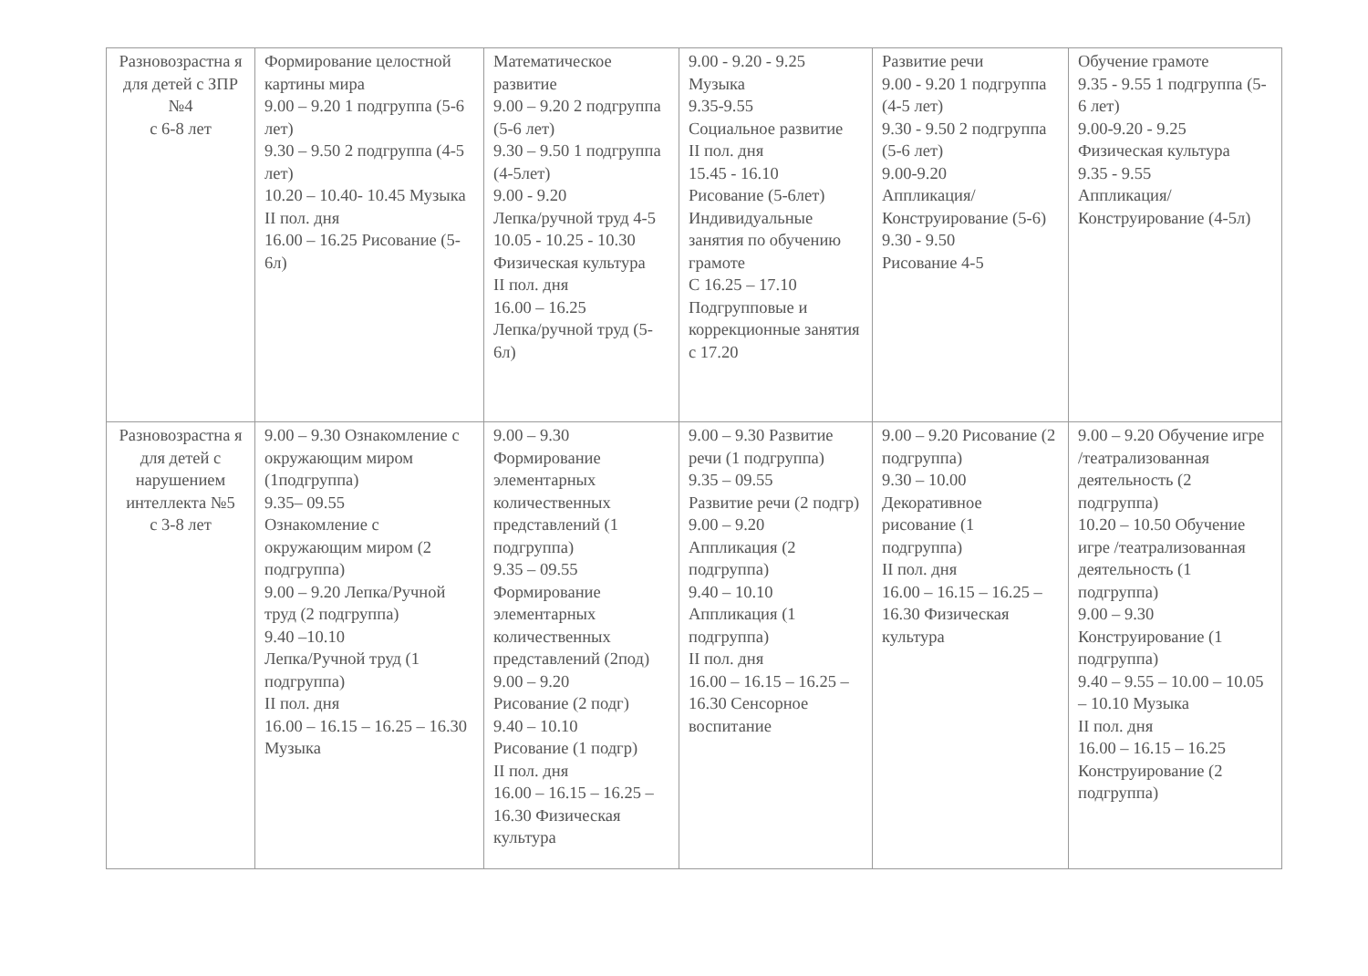| Разновозрастна я для детей с ЗПР №4 с 6-8 лет | Формирование целостной картины мира 9.00 – 9.20 1 подгруппа (5-6 лет) 9.30 – 9.50 2 подгруппа (4-5 лет) 10.20 – 10.40- 10.45 Музыка II пол. дня 16.00 – 16.25 Рисование (5-6л) | Математическое развитие 9.00 – 9.20 2 подгруппа (5-6 лет) 9.30 – 9.50 1 подгруппа (4-5лет) 9.00 - 9.20 Лепка/ручной труд 4-5 10.05 - 10.25 - 10.30 Физическая культура II пол. дня 16.00 – 16.25 Лепка/ручной труд (5-6л) | 9.00 - 9.20 - 9.25 Музыка 9.35-9.55 Социальное развитие II пол. дня 15.45 - 16.10 Рисование (5-6лет) Индивидуальные занятия по обучению грамоте С 16.25 – 17.10 Подгрупповые и коррекционные занятия с 17.20 | Развитие речи 9.00 - 9.20 1 подгруппа (4-5 лет) 9.30 - 9.50 2 подгруппа (5-6 лет) 9.00-9.20 Аппликация/Конструирование (5-6) 9.30 - 9.50 Рисование 4-5 | Обучение грамоте 9.35 - 9.55 1 подгруппа (5-6 лет) 9.00-9.20 - 9.25 Физическая культура 9.35 - 9.55 Аппликация/Конструирование (4-5л) |
| Разновозрастна я для детей с нарушением интеллекта №5 с 3-8 лет | 9.00 – 9.30 Ознакомление с окружающим миром (1подгруппа) 9.35– 09.55 Ознакомление с окружающим миром (2 подгруппа) 9.00 – 9.20 Лепка/Ручной труд (2 подгруппа) 9.40 –10.10 Лепка/Ручной труд (1 подгруппа) II пол. дня 16.00 – 16.15 – 16.25 – 16.30 Музыка | 9.00 – 9.30 Формирование элементарных количественных представлений (1 подгруппа) 9.35 – 09.55 Формирование элементарных количественных представлений (2под) 9.00 – 9.20 Рисование (2 подг) 9.40 – 10.10 Рисование (1 подгр) II пол. дня 16.00 – 16.15 – 16.25 – 16.30 Физическая культура | 9.00 – 9.30 Развитие речи (1 подгруппа) 9.35 – 09.55 Развитие речи (2 подгр) 9.00 – 9.20 Аппликация (2 подгруппа) 9.40 – 10.10 Аппликация (1 подгруппа) II пол. дня 16.00 – 16.15 – 16.25 – 16.30 Сенсорное воспитание | 9.00 – 9.20 Рисование (2 подгруппа) 9.30 – 10.00 Декоративное рисование (1 подгруппа) II пол. дня 16.00 – 16.15 – 16.25 – 16.30 Физическая культура | 9.00 – 9.20 Обучение игре /театрализованная деятельность (2 подгруппа) 10.20 – 10.50 Обучение игре /театрализованная деятельность (1 подгруппа) 9.00 – 9.30 Конструирование (1 подгруппа) 9.40 – 9.55 – 10.00 – 10.05 – 10.10 Музыка II пол. дня 16.00 – 16.15 – 16.25 Конструирование (2 подгруппа) |